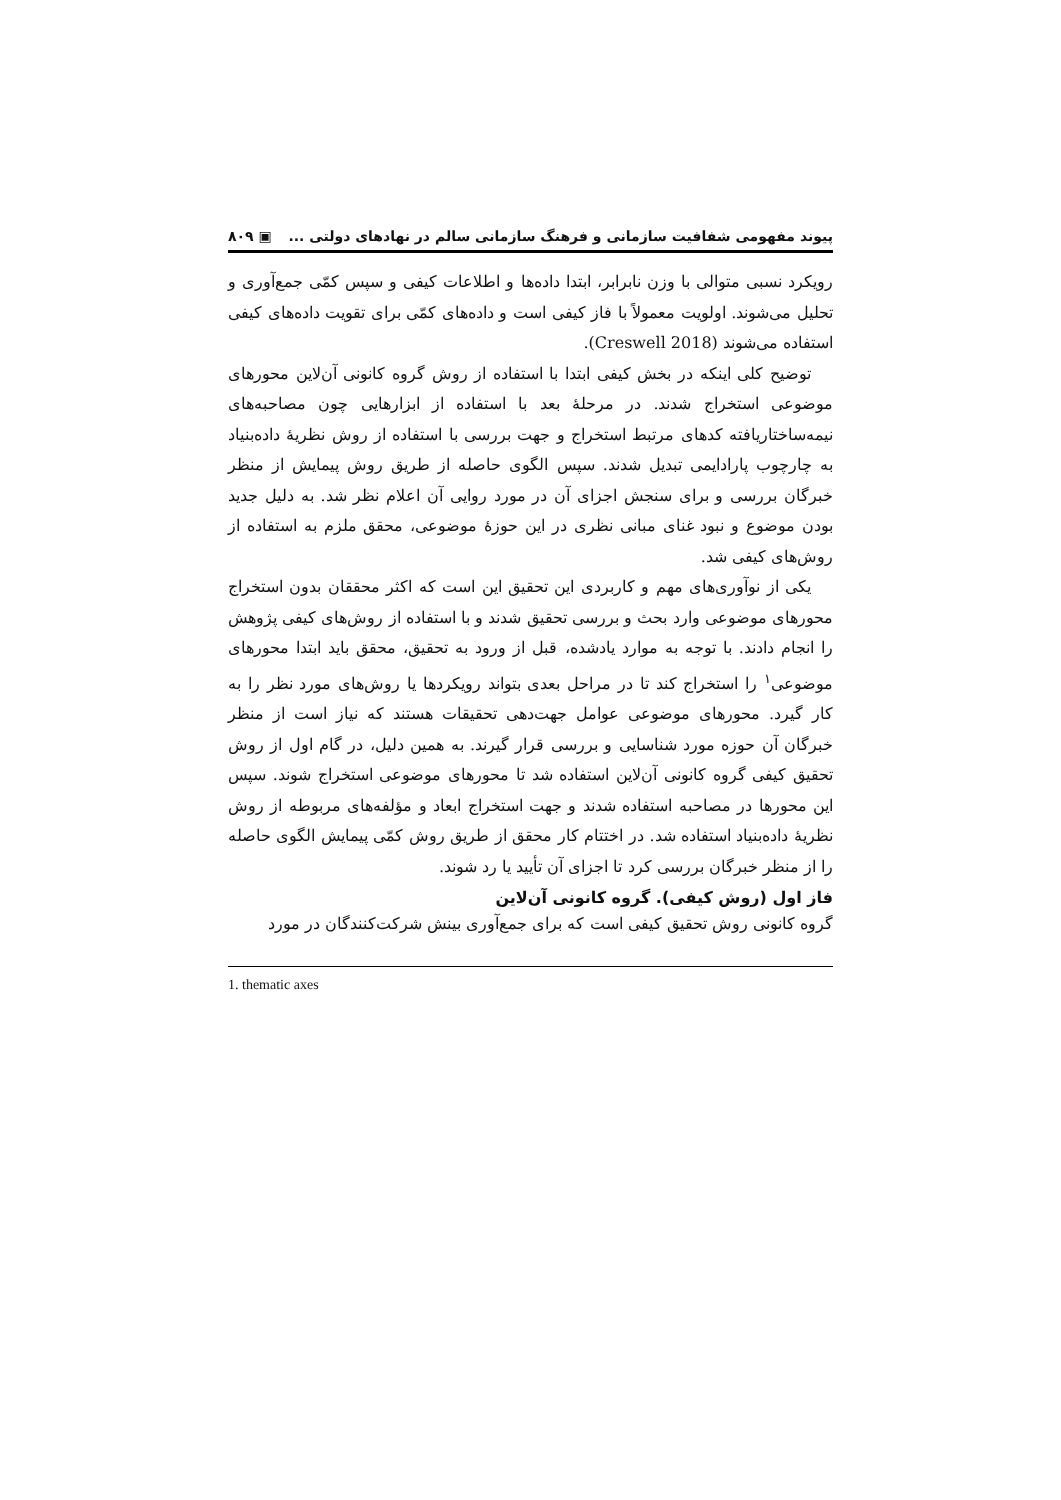پیوند مفهومی شفافیت سازمانی و فرهنگ سازمانی سالم در نهادهای دولتی ... ▣ ۸۰۹
رویکرد نسبی متوالی با وزن نابرابر، ابتدا داده‌ها و اطلاعات کیفی و سپس کمّی جمع‌آوری و تحلیل می‌شوند. اولویت معمولاً با فاز کیفی است و داده‌های کمّی برای تقویت داده‌های کیفی استفاده می‌شوند (Creswell 2018).
توضیح کلی اینکه در بخش کیفی ابتدا با استفاده از روش گروه کانونی آن‌لاین محورهای موضوعی استخراج شدند. در مرحلهٔ بعد با استفاده از ابزارهایی چون مصاحبه‌های نیمه‌ساختاریافته کدهای مرتبط استخراج و جهت بررسی با استفاده از روش نظریهٔ داده‌بنیاد به چارچوب پارادایمی تبدیل شدند. سپس الگوی حاصله از طریق روش پیمایش از منظر خبرگان بررسی و برای سنجش اجزای آن در مورد روایی آن اعلام نظر شد. به دلیل جدید بودن موضوع و نبود غنای مبانی نظری در این حوزهٔ موضوعی، محقق ملزم به استفاده از روش‌های کیفی شد.
یکی از نوآوری‌های مهم و کاربردی این تحقیق این است که اکثر محققان بدون استخراج محورهای موضوعی وارد بحث و بررسی تحقیق شدند و با استفاده از روش‌های کیفی پژوهش را انجام دادند. با توجه به موارد یادشده، قبل از ورود به تحقیق، محقق باید ابتدا محورهای موضوعی<sup>۱</sup> را استخراج کند تا در مراحل بعدی بتواند رویکردها یا روش‌های مورد نظر را به کار گیرد. محورهای موضوعی عوامل جهت‌دهی تحقیقات هستند که نیاز است از منظر خبرگان آن حوزه مورد شناسایی و بررسی قرار گیرند. به همین دلیل، در گام اول از روش تحقیق کیفی گروه کانونی آن‌لاین استفاده شد تا محورهای موضوعی استخراج شوند. سپس این محورها در مصاحبه استفاده شدند و جهت استخراج ابعاد و مؤلفه‌های مربوطه از روش نظریهٔ داده‌بنیاد استفاده شد. در اختتام کار محقق از طریق روش کمّی پیمایش الگوی حاصله را از منظر خبرگان بررسی کرد تا اجزای آن تأیید یا رد شوند.
فاز اول (روش کیفی). گروه کانونی آن‌لاین
گروه کانونی روش تحقیق کیفی است که برای جمع‌آوری بینش شرکت‌کنندگان در مورد
1. thematic axes